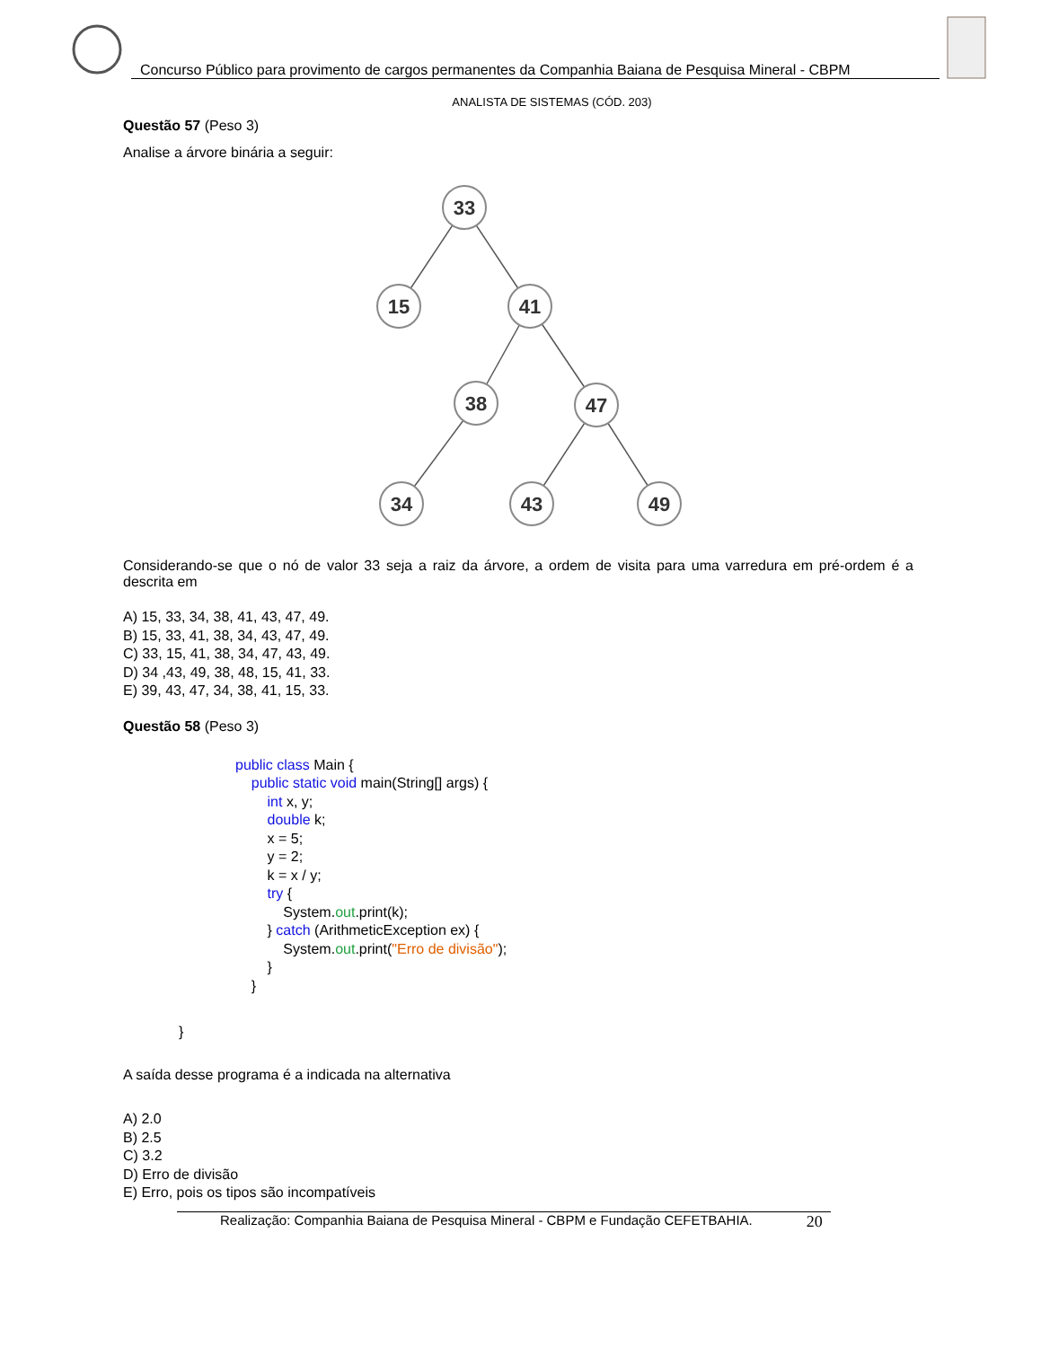Concurso Público para provimento de cargos permanentes da Companhia Baiana de Pesquisa Mineral - CBPM
ANALISTA DE SISTEMAS (CÓD. 203)
Questão 57 (Peso 3)
Analise a árvore binária a seguir:
33
15
41
38
47
34
43
49
Considerando-se que o nó de valor 33 seja a raiz da árvore, a ordem de visita para uma varredura em pré-ordem é a descrita em
A) 15, 33, 34, 38, 41, 43, 47, 49.
B) 15, 33, 41, 38, 34, 43, 47, 49.
C) 33, 15, 41, 38, 34, 47, 43, 49.
D) 34 ,43, 49, 38, 48, 15, 41, 33.
E) 39, 43, 47, 34, 38, 41, 15, 33.
Questão 58 (Peso 3)
public class Main {
public static void main(String[] args) {
int x, y;
double k;
x = 5;
y = 2;
k = x / y;
try {
System.out.print(k);
} catch (ArithmeticException ex) {
System.out.print("Erro de divisão");
}
}
}
A saída desse programa é a indicada na alternativa
A) 2.0
B) 2.5
C) 3.2
D) Erro de divisão
E) Erro, pois os tipos são incompatíveis
Realização: Companhia Baiana de Pesquisa Mineral - CBPM e Fundação CEFETBAHIA. 20